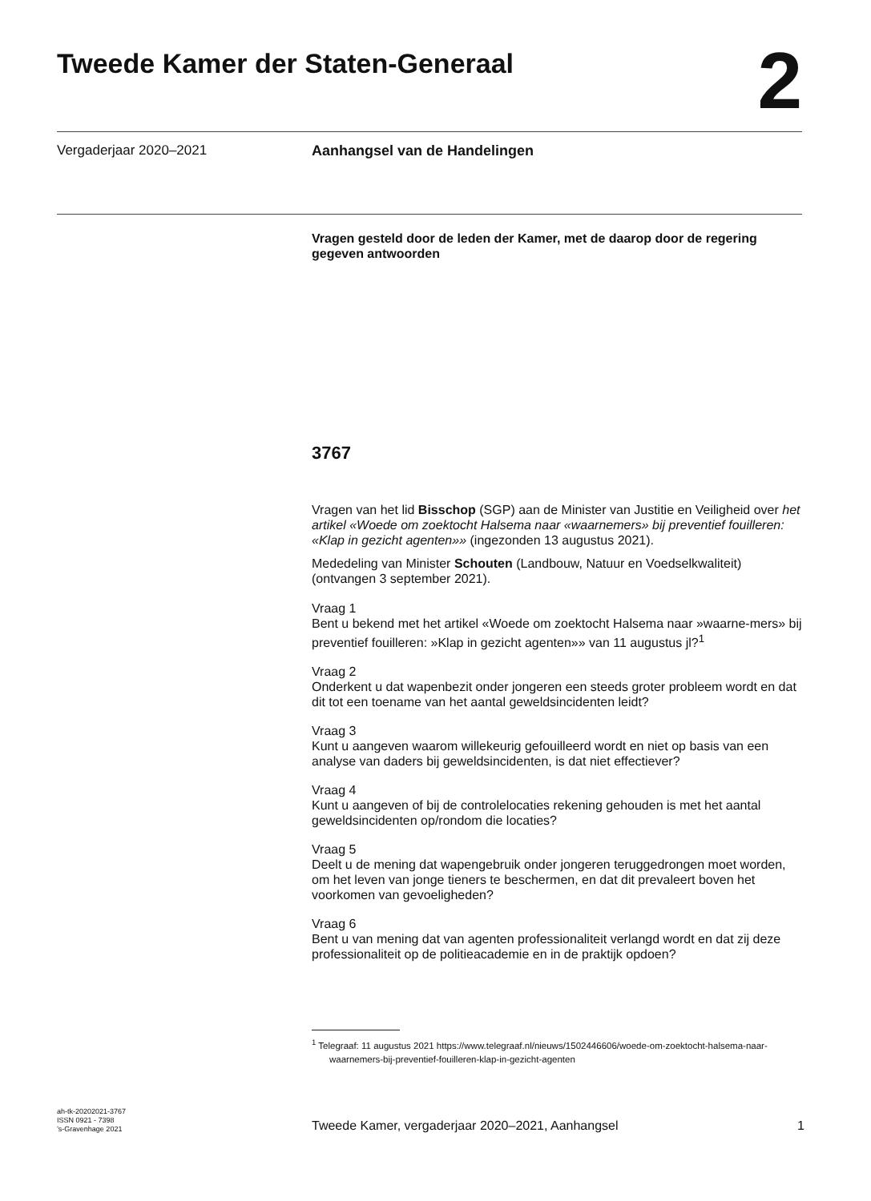Tweede Kamer der Staten-Generaal
2
Vergaderjaar 2020–2021 Aanhangsel van de Handelingen
Vragen gesteld door de leden der Kamer, met de daarop door de regering gegeven antwoorden
3767
Vragen van het lid Bisschop (SGP) aan de Minister van Justitie en Veiligheid over het artikel «Woede om zoektocht Halsema naar «waarnemers» bij preventief fouilleren: «Klap in gezicht agenten»» (ingezonden 13 augustus 2021).
Mededeling van Minister Schouten (Landbouw, Natuur en Voedselkwaliteit) (ontvangen 3 september 2021).
Vraag 1
Bent u bekend met het artikel «Woede om zoektocht Halsema naar »waarne-mers» bij preventief fouilleren: »Klap in gezicht agenten»» van 11 augustus jl?<sup>1</sup>
Vraag 2
Onderkent u dat wapenbezit onder jongeren een steeds groter probleem wordt en dat dit tot een toename van het aantal geweldsincidenten leidt?
Vraag 3
Kunt u aangeven waarom willekeurig gefouilleerd wordt en niet op basis van een analyse van daders bij geweldsincidenten, is dat niet effectiever?
Vraag 4
Kunt u aangeven of bij de controlelocaties rekening gehouden is met het aantal geweldsincidenten op/rondom die locaties?
Vraag 5
Deelt u de mening dat wapengebruik onder jongeren teruggedrongen moet worden, om het leven van jonge tieners te beschermen, en dat dit prevaleert boven het voorkomen van gevoeligheden?
Vraag 6
Bent u van mening dat van agenten professionaliteit verlangd wordt en dat zij deze professionaliteit op de politieacademie en in de praktijk opdoen?
<sup>1</sup> Telegraaf: 11 augustus 2021 https://www.telegraaf.nl/nieuws/1502446606/woede-om-zoektocht-halsema-naar-waarnemers-bij-preventief-fouilleren-klap-in-gezicht-agenten
ah-tk-20202021-3767
ISSN 0921 - 7398
’s-Gravenhage 2021
Tweede Kamer, vergaderjaar 2020–2021, Aanhangsel 1